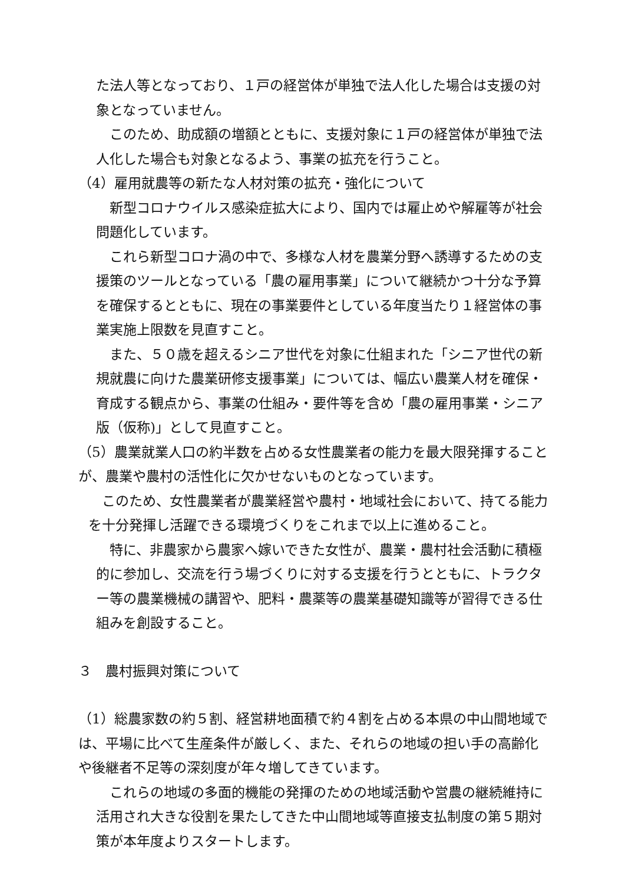た法人等となっており、１戸の経営体が単独で法人化した場合は支援の対象となっていません。
このため、助成額の増額とともに、支援対象に１戸の経営体が単独で法人化した場合も対象となるよう、事業の拡充を行うこと。
（4）雇用就農等の新たな人材対策の拡充・強化について
新型コロナウイルス感染症拡大により、国内では雇止めや解雇等が社会問題化しています。
これら新型コロナ渦の中で、多様な人材を農業分野へ誘導するための支援策のツールとなっている「農の雇用事業」について継続かつ十分な予算を確保するとともに、現在の事業要件としている年度当たり１経営体の事業実施上限数を見直すこと。
また、５０歳を超えるシニア世代を対象に仕組まれた「シニア世代の新規就農に向けた農業研修支援事業」については、幅広い農業人材を確保・育成する観点から、事業の仕組み・要件等を含め「農の雇用事業・シニア版（仮称)」として見直すこと。
（5）農業就業人口の約半数を占める女性農業者の能力を最大限発揮することが、農業や農村の活性化に欠かせないものとなっています。
このため、女性農業者が農業経営や農村・地域社会において、持てる能力を十分発揮し活躍できる環境づくりをこれまで以上に進めること。
特に、非農家から農家へ嫁いできた女性が、農業・農村社会活動に積極的に参加し、交流を行う場づくりに対する支援を行うとともに、トラクター等の農業機械の講習や、肥料・農薬等の農業基礎知識等が習得できる仕組みを創設すること。
３　農村振興対策について
（1）総農家数の約５割、経営耕地面積で約４割を占める本県の中山間地域では、平場に比べて生産条件が厳しく、また、それらの地域の担い手の高齢化や後継者不足等の深刻度が年々増してきています。
これらの地域の多面的機能の発揮のための地域活動や営農の継続維持に活用され大きな役割を果たしてきた中山間地域等直接支払制度の第５期対策が本年度よりスタートします。